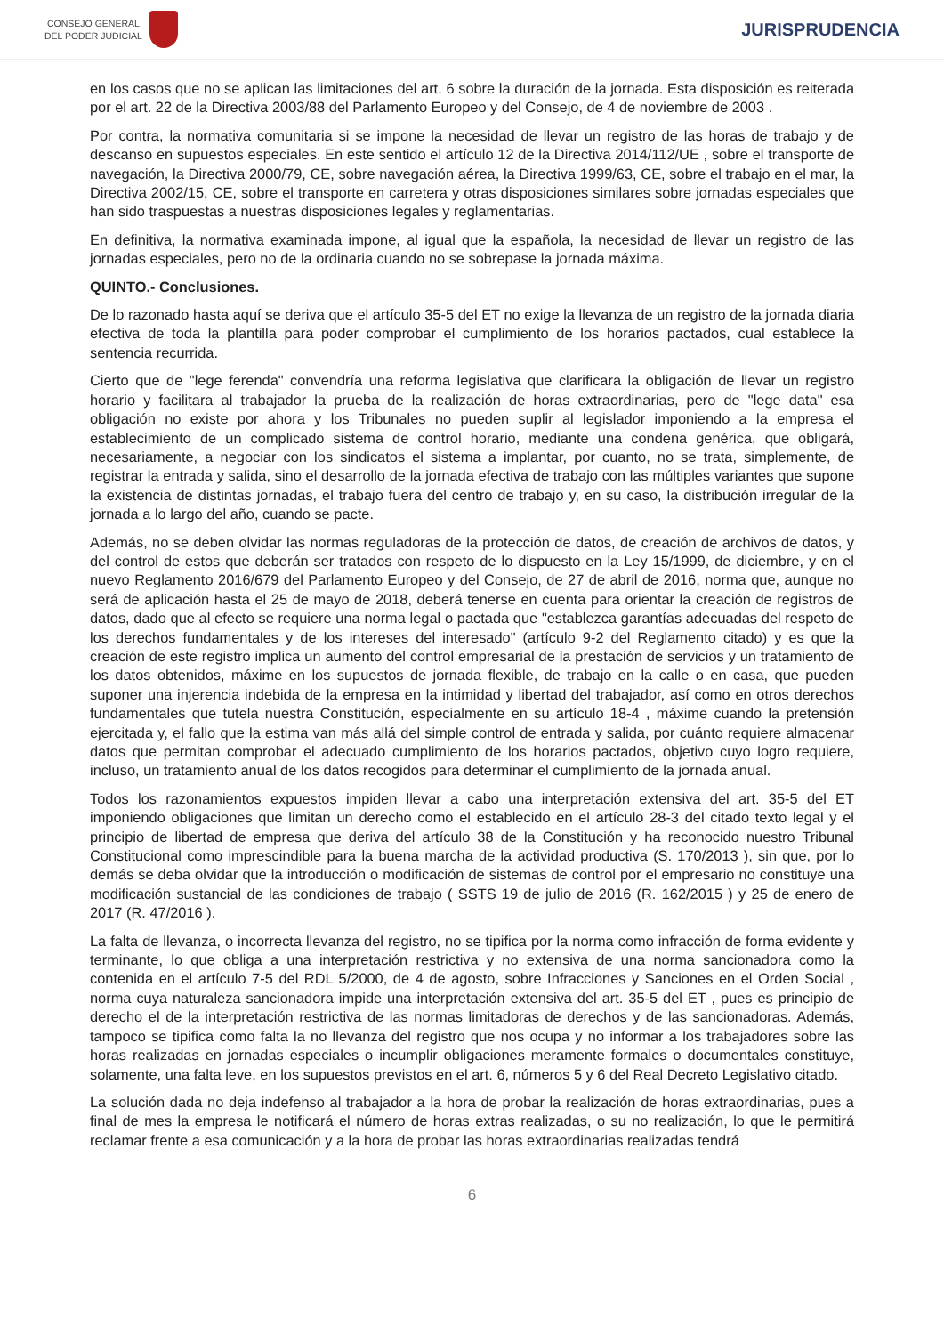CONSEJO GENERAL
DEL PODER JUDICIAL
JURISPRUDENCIA
en los casos que no se aplican las limitaciones del art. 6 sobre la duración de la jornada. Esta disposición es reiterada por el art. 22 de la Directiva 2003/88 del Parlamento Europeo y del Consejo, de 4 de noviembre de 2003 .
Por contra, la normativa comunitaria si se impone la necesidad de llevar un registro de las horas de trabajo y de descanso en supuestos especiales. En este sentido el artículo 12 de la Directiva 2014/112/UE , sobre el transporte de navegación, la Directiva 2000/79, CE, sobre navegación aérea, la Directiva 1999/63, CE, sobre el trabajo en el mar, la Directiva 2002/15, CE, sobre el transporte en carretera y otras disposiciones similares sobre jornadas especiales que han sido traspuestas a nuestras disposiciones legales y reglamentarias.
En definitiva, la normativa examinada impone, al igual que la española, la necesidad de llevar un registro de las jornadas especiales, pero no de la ordinaria cuando no se sobrepase la jornada máxima.
QUINTO.- Conclusiones.
De lo razonado hasta aquí se deriva que el artículo 35-5 del ET no exige la llevanza de un registro de la jornada diaria efectiva de toda la plantilla para poder comprobar el cumplimiento de los horarios pactados, cual establece la sentencia recurrida.
Cierto que de "lege ferenda" convendría una reforma legislativa que clarificara la obligación de llevar un registro horario y facilitara al trabajador la prueba de la realización de horas extraordinarias, pero de "lege data" esa obligación no existe por ahora y los Tribunales no pueden suplir al legislador imponiendo a la empresa el establecimiento de un complicado sistema de control horario, mediante una condena genérica, que obligará, necesariamente, a negociar con los sindicatos el sistema a implantar, por cuanto, no se trata, simplemente, de registrar la entrada y salida, sino el desarrollo de la jornada efectiva de trabajo con las múltiples variantes que supone la existencia de distintas jornadas, el trabajo fuera del centro de trabajo y, en su caso, la distribución irregular de la jornada a lo largo del año, cuando se pacte.
Además, no se deben olvidar las normas reguladoras de la protección de datos, de creación de archivos de datos, y del control de estos que deberán ser tratados con respeto de lo dispuesto en la Ley 15/1999, de diciembre, y en el nuevo Reglamento 2016/679 del Parlamento Europeo y del Consejo, de 27 de abril de 2016, norma que, aunque no será de aplicación hasta el 25 de mayo de 2018, deberá tenerse en cuenta para orientar la creación de registros de datos, dado que al efecto se requiere una norma legal o pactada que "establezca garantías adecuadas del respeto de los derechos fundamentales y de los intereses del interesado" (artículo 9-2 del Reglamento citado) y es que la creación de este registro implica un aumento del control empresarial de la prestación de servicios y un tratamiento de los datos obtenidos, máxime en los supuestos de jornada flexible, de trabajo en la calle o en casa, que pueden suponer una injerencia indebida de la empresa en la intimidad y libertad del trabajador, así como en otros derechos fundamentales que tutela nuestra Constitución, especialmente en su artículo 18-4 , máxime cuando la pretensión ejercitada y, el fallo que la estima van más allá del simple control de entrada y salida, por cuánto requiere almacenar datos que permitan comprobar el adecuado cumplimiento de los horarios pactados, objetivo cuyo logro requiere, incluso, un tratamiento anual de los datos recogidos para determinar el cumplimiento de la jornada anual.
Todos los razonamientos expuestos impiden llevar a cabo una interpretación extensiva del art. 35-5 del ET imponiendo obligaciones que limitan un derecho como el establecido en el artículo 28-3 del citado texto legal y el principio de libertad de empresa que deriva del artículo 38 de la Constitución y ha reconocido nuestro Tribunal Constitucional como imprescindible para la buena marcha de la actividad productiva (S. 170/2013 ), sin que, por lo demás se deba olvidar que la introducción o modificación de sistemas de control por el empresario no constituye una modificación sustancial de las condiciones de trabajo ( SSTS 19 de julio de 2016 (R. 162/2015 ) y 25 de enero de 2017 (R. 47/2016 ).
La falta de llevanza, o incorrecta llevanza del registro, no se tipifica por la norma como infracción de forma evidente y terminante, lo que obliga a una interpretación restrictiva y no extensiva de una norma sancionadora como la contenida en el artículo 7-5 del RDL 5/2000, de 4 de agosto, sobre Infracciones y Sanciones en el Orden Social , norma cuya naturaleza sancionadora impide una interpretación extensiva del art. 35-5 del ET , pues es principio de derecho el de la interpretación restrictiva de las normas limitadoras de derechos y de las sancionadoras. Además, tampoco se tipifica como falta la no llevanza del registro que nos ocupa y no informar a los trabajadores sobre las horas realizadas en jornadas especiales o incumplir obligaciones meramente formales o documentales constituye, solamente, una falta leve, en los supuestos previstos en el art. 6, números 5 y 6 del Real Decreto Legislativo citado.
La solución dada no deja indefenso al trabajador a la hora de probar la realización de horas extraordinarias, pues a final de mes la empresa le notificará el número de horas extras realizadas, o su no realización, lo que le permitirá reclamar frente a esa comunicación y a la hora de probar las horas extraordinarias realizadas tendrá
6